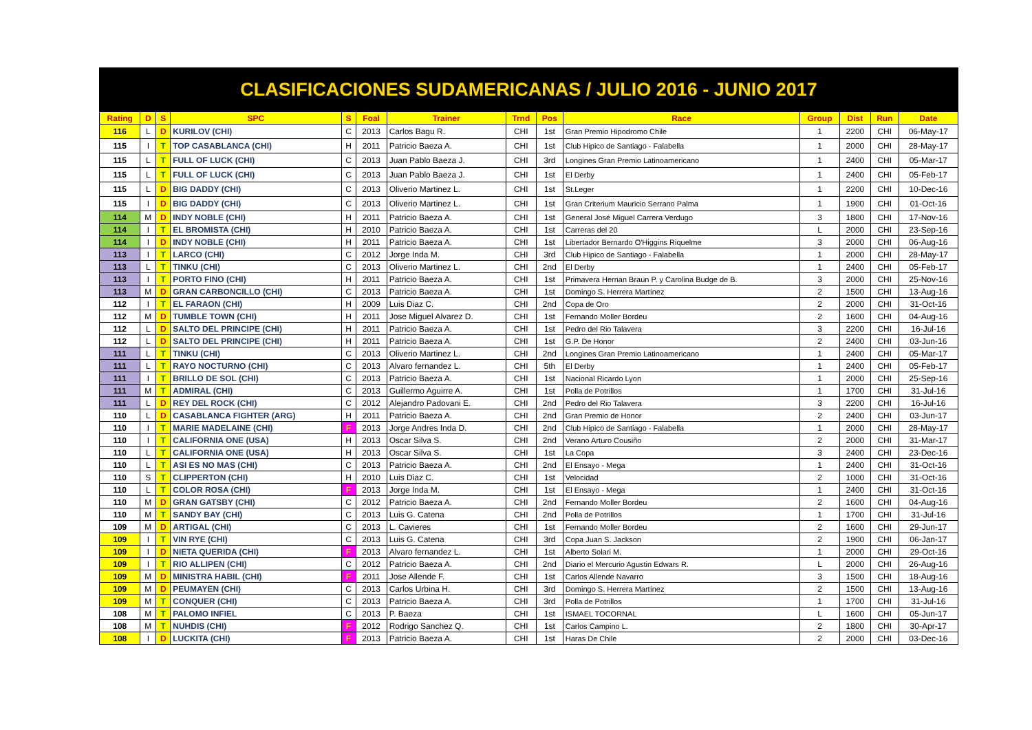CLASIFICACIONES SUDAMERICANAS / JULIO 2016 - JUNIO 2017
| Rating | D | S | SPC | S | Foal | Trainer | Trnd | Pos | Race | Group | Dist | Run | Date |
| --- | --- | --- | --- | --- | --- | --- | --- | --- | --- | --- | --- | --- | --- |
| 116 | L | D | KURILOV (CHI) | C | 2013 | Carlos Bagu R. | CHI | 1st | Gran Premio Hipodromo Chile | 1 | 2200 | CHI | 06-May-17 |
| 115 | I | T | TOP CASABLANCA (CHI) | H | 2011 | Patricio Baeza A. | CHI | 1st | Club Hipico de Santiago - Falabella | 1 | 2000 | CHI | 28-May-17 |
| 115 | L | T | FULL OF LUCK (CHI) | C | 2013 | Juan Pablo Baeza J. | CHI | 3rd | Longines Gran Premio Latinoamericano | 1 | 2400 | CHI | 05-Mar-17 |
| 115 | L | T | FULL OF LUCK (CHI) | C | 2013 | Juan Pablo Baeza J. | CHI | 1st | El Derby | 1 | 2400 | CHI | 05-Feb-17 |
| 115 | L | D | BIG DADDY (CHI) | C | 2013 | Oliverio Martinez L. | CHI | 1st | St.Leger | 1 | 2200 | CHI | 10-Dec-16 |
| 115 | I | D | BIG DADDY (CHI) | C | 2013 | Oliverio Martinez L. | CHI | 1st | Gran Criterium Mauricio Serrano Palma | 1 | 1900 | CHI | 01-Oct-16 |
| 114 | M | D | INDY NOBLE (CHI) | H | 2011 | Patricio Baeza A. | CHI | 1st | General José Miguel Carrera Verdugo | 3 | 1800 | CHI | 17-Nov-16 |
| 114 | I | T | EL BROMISTA (CHI) | H | 2010 | Patricio Baeza A. | CHI | 1st | Carreras del 20 | L | 2000 | CHI | 23-Sep-16 |
| 114 | I | D | INDY NOBLE (CHI) | H | 2011 | Patricio Baeza A. | CHI | 1st | Libertador Bernardo O'Higgins Riquelme | 3 | 2000 | CHI | 06-Aug-16 |
| 113 | I | T | LARCO (CHI) | C | 2012 | Jorge Inda M. | CHI | 3rd | Club Hipico de Santiago - Falabella | 1 | 2000 | CHI | 28-May-17 |
| 113 | L | T | TINKU (CHI) | C | 2013 | Oliverio Martinez L. | CHI | 2nd | El Derby | 1 | 2400 | CHI | 05-Feb-17 |
| 113 | I | T | PORTO FINO (CHI) | H | 2011 | Patricio Baeza A. | CHI | 1st | Primavera Hernan Braun P. y Carolina Budge de B. | 3 | 2000 | CHI | 25-Nov-16 |
| 113 | M | D | GRAN CARBONCILLO (CHI) | C | 2013 | Patricio Baeza A. | CHI | 1st | Domingo S. Herrera Martínez | 2 | 1500 | CHI | 13-Aug-16 |
| 112 | I | T | EL FARAON (CHI) | H | 2009 | Luis Diaz C. | CHI | 2nd | Copa de Oro | 2 | 2000 | CHI | 31-Oct-16 |
| 112 | M | D | TUMBLE TOWN (CHI) | H | 2011 | Jose Miguel Alvarez D. | CHI | 1st | Fernando Moller Bordeu | 2 | 1600 | CHI | 04-Aug-16 |
| 112 | L | D | SALTO DEL PRINCIPE (CHI) | H | 2011 | Patricio Baeza A. | CHI | 1st | Pedro del Rio Talavera | 3 | 2200 | CHI | 16-Jul-16 |
| 112 | L | D | SALTO DEL PRINCIPE (CHI) | H | 2011 | Patricio Baeza A. | CHI | 1st | G.P. De Honor | 2 | 2400 | CHI | 03-Jun-16 |
| 111 | L | T | TINKU (CHI) | C | 2013 | Oliverio Martinez L. | CHI | 2nd | Longines Gran Premio Latinoamericano | 1 | 2400 | CHI | 05-Mar-17 |
| 111 | L | T | RAYO NOCTURNO (CHI) | C | 2013 | Alvaro fernandez L. | CHI | 5th | El Derby | 1 | 2400 | CHI | 05-Feb-17 |
| 111 | I | T | BRILLO DE SOL (CHI) | C | 2013 | Patricio Baeza A. | CHI | 1st | Nacional Ricardo Lyon | 1 | 2000 | CHI | 25-Sep-16 |
| 111 | M | T | ADMIRAL (CHI) | C | 2013 | Guillermo Aguirre A. | CHI | 1st | Polla de Potrillos | 1 | 1700 | CHI | 31-Jul-16 |
| 111 | L | D | REY DEL ROCK (CHI) | C | 2012 | Alejandro Padovani E. | CHI | 2nd | Pedro del Rio Talavera | 3 | 2200 | CHI | 16-Jul-16 |
| 110 | L | D | CASABLANCA FIGHTER (ARG) | H | 2011 | Patricio Baeza A. | CHI | 2nd | Gran Premio de Honor | 2 | 2400 | CHI | 03-Jun-17 |
| 110 | I | T | MARIE MADELAINE (CHI) | F | 2013 | Jorge Andres Inda D. | CHI | 2nd | Club Hipico de Santiago - Falabella | 1 | 2000 | CHI | 28-May-17 |
| 110 | I | T | CALIFORNIA ONE (USA) | H | 2013 | Oscar Silva S. | CHI | 2nd | Verano Arturo Cousiño | 2 | 2000 | CHI | 31-Mar-17 |
| 110 | L | T | CALIFORNIA ONE (USA) | H | 2013 | Oscar Silva S. | CHI | 1st | La Copa | 3 | 2400 | CHI | 23-Dec-16 |
| 110 | L | T | ASI ES NO MAS (CHI) | C | 2013 | Patricio Baeza A. | CHI | 2nd | El Ensayo - Mega | 1 | 2400 | CHI | 31-Oct-16 |
| 110 | S | T | CLIPPERTON (CHI) | H | 2010 | Luis Diaz C. | CHI | 1st | Velocidad | 2 | 1000 | CHI | 31-Oct-16 |
| 110 | L | T | COLOR ROSA (CHI) | F | 2013 | Jorge Inda M. | CHI | 1st | El Ensayo - Mega | 1 | 2400 | CHI | 31-Oct-16 |
| 110 | M | D | GRAN GATSBY (CHI) | C | 2012 | Patricio Baeza A. | CHI | 2nd | Fernando Moller Bordeu | 2 | 1600 | CHI | 04-Aug-16 |
| 110 | M | T | SANDY BAY (CHI) | C | 2013 | Luis G. Catena | CHI | 2nd | Polla de Potrillos | 1 | 1700 | CHI | 31-Jul-16 |
| 109 | M | D | ARTIGAL (CHI) | C | 2013 | L. Cavieres | CHI | 1st | Fernando Moller Bordeu | 2 | 1600 | CHI | 29-Jun-17 |
| 109 | I | T | VIN RYE (CHI) | C | 2013 | Luis G. Catena | CHI | 3rd | Copa Juan S. Jackson | 2 | 1900 | CHI | 06-Jan-17 |
| 109 | I | D | NIETA QUERIDA (CHI) | F | 2013 | Alvaro fernandez L. | CHI | 1st | Alberto Solari M. | 1 | 2000 | CHI | 29-Oct-16 |
| 109 | I | T | RIO ALLIPEN (CHI) | C | 2012 | Patricio Baeza A. | CHI | 2nd | Diario el Mercurio Agustin Edwars R. | L | 2000 | CHI | 26-Aug-16 |
| 109 | M | D | MINISTRA HABIL (CHI) | F | 2011 | Jose Allende F. | CHI | 1st | Carlos Allende Navarro | 3 | 1500 | CHI | 18-Aug-16 |
| 109 | M | D | PEUMAYEN (CHI) | C | 2013 | Carlos Urbina H. | CHI | 3rd | Domingo S. Herrera Martínez | 2 | 1500 | CHI | 13-Aug-16 |
| 109 | M | T | CONQUER (CHI) | C | 2013 | Patricio Baeza A. | CHI | 3rd | Polla de Potrillos | 1 | 1700 | CHI | 31-Jul-16 |
| 108 | M | T | PALOMO INFIEL | C | 2013 | P. Baeza | CHI | 1st | ISMAEL TOCORNAL | L | 1600 | CHI | 05-Jun-17 |
| 108 | M | T | NUHDIS (CHI) | F | 2012 | Rodrigo Sanchez Q. | CHI | 1st | Carlos Campino L. | 2 | 1800 | CHI | 30-Apr-17 |
| 108 | I | D | LUCKITA (CHI) | F | 2013 | Patricio Baeza A. | CHI | 1st | Haras De Chile | 2 | 2000 | CHI | 03-Dec-16 |